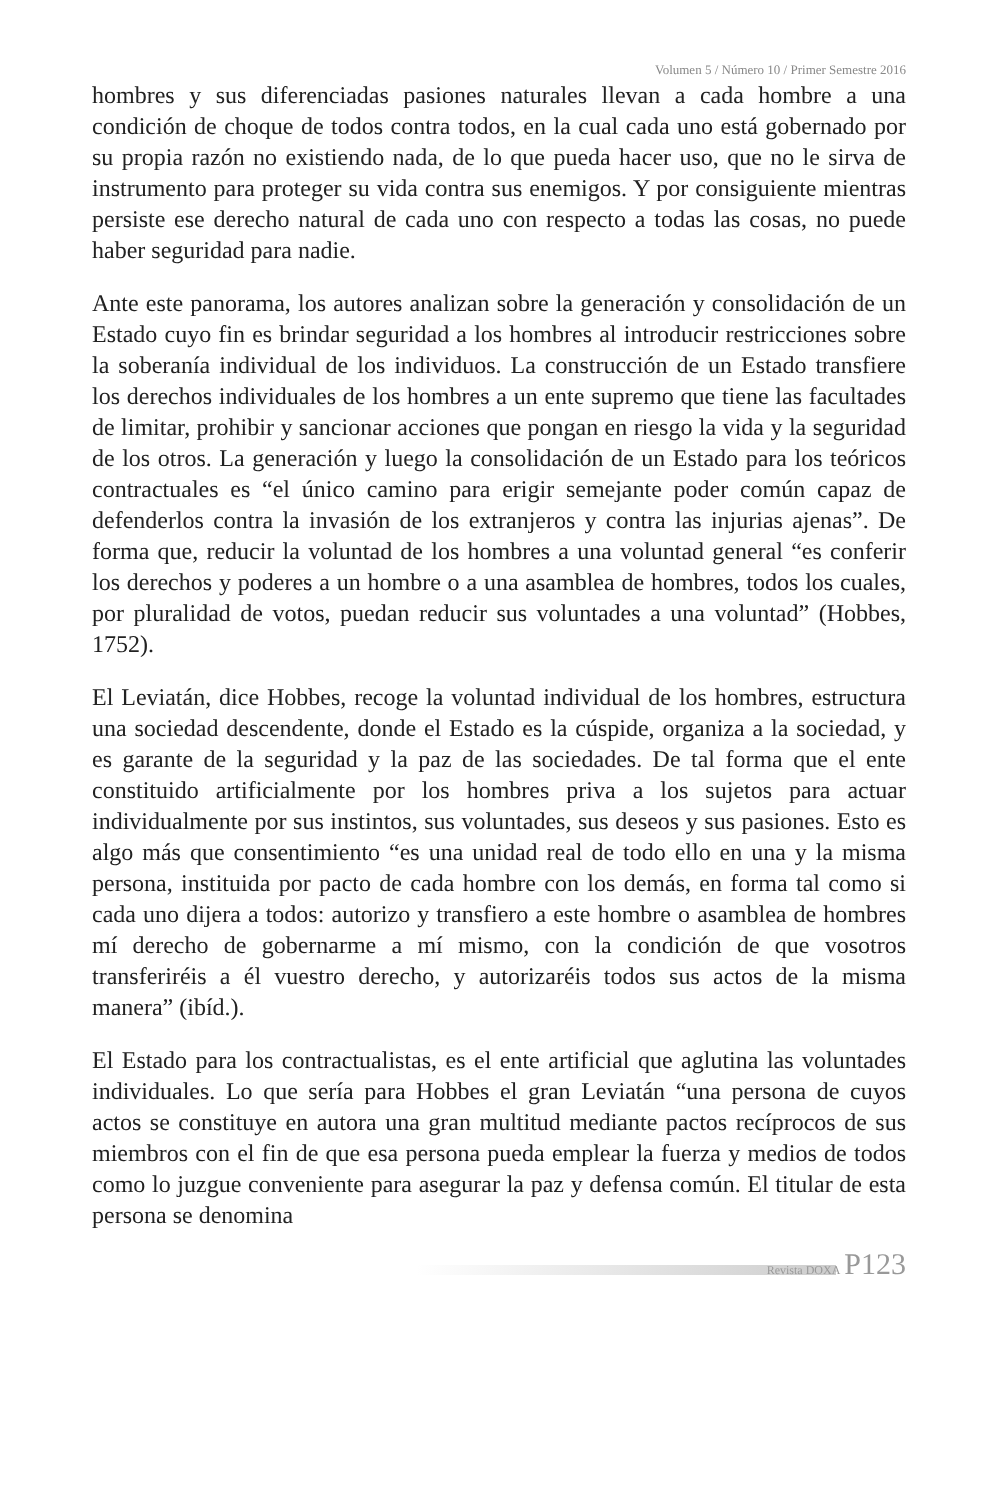Volumen 5 / Número 10 / Primer Semestre 2016
hombres y sus diferenciadas pasiones naturales llevan a cada hombre a una condición de choque de todos contra todos, en la cual cada uno está gobernado por su propia razón no existiendo nada, de lo que pueda hacer uso, que no le sirva de instrumento para proteger su vida contra sus enemigos. Y por consiguiente mientras persiste ese derecho natural de cada uno con respecto a todas las cosas, no puede haber seguridad para nadie.
Ante este panorama, los autores analizan sobre la generación y consolidación de un Estado cuyo fin es brindar seguridad a los hombres al introducir restricciones sobre la soberanía individual de los individuos. La construcción de un Estado transfiere los derechos individuales de los hombres a un ente supremo que tiene las facultades de limitar, prohibir y sancionar acciones que pongan en riesgo la vida y la seguridad de los otros. La generación y luego la consolidación de un Estado para los teóricos contractuales es “el único camino para erigir semejante poder común capaz de defenderlos contra la invasión de los extranjeros y contra las injurias ajenas”. De forma que, reducir la voluntad de los hombres a una voluntad general “es conferir los derechos y poderes a un hombre o a una asamblea de hombres, todos los cuales, por pluralidad de votos, puedan reducir sus voluntades a una voluntad” (Hobbes, 1752).
El Leviatán, dice Hobbes, recoge la voluntad individual de los hombres, estructura una sociedad descendente, donde el Estado es la cúspide, organiza a la sociedad, y es garante de la seguridad y la paz de las sociedades. De tal forma que el ente constituido artificialmente por los hombres priva a los sujetos para actuar individualmente por sus instintos, sus voluntades, sus deseos y sus pasiones. Esto es algo más que consentimiento “es una unidad real de todo ello en una y la misma persona, instituida por pacto de cada hombre con los demás, en forma tal como si cada uno dijera a todos: autorizo y transfiero a este hombre o asamblea de hombres mí derecho de gobernarme a mí mismo, con la condición de que vosotros transferiréis a él vuestro derecho, y autorizaréis todos sus actos de la misma manera” (ibíd.).
El Estado para los contractualistas, es el ente artificial que aglutina las voluntades individuales. Lo que sería para Hobbes el gran Leviatán “una persona de cuyos actos se constituye en autora una gran multitud mediante pactos recíprocos de sus miembros con el fin de que esa persona pueda emplear la fuerza y medios de todos como lo juzgue conveniente para asegurar la paz y defensa común. El titular de esta persona se denomina
Revista DOXA P123